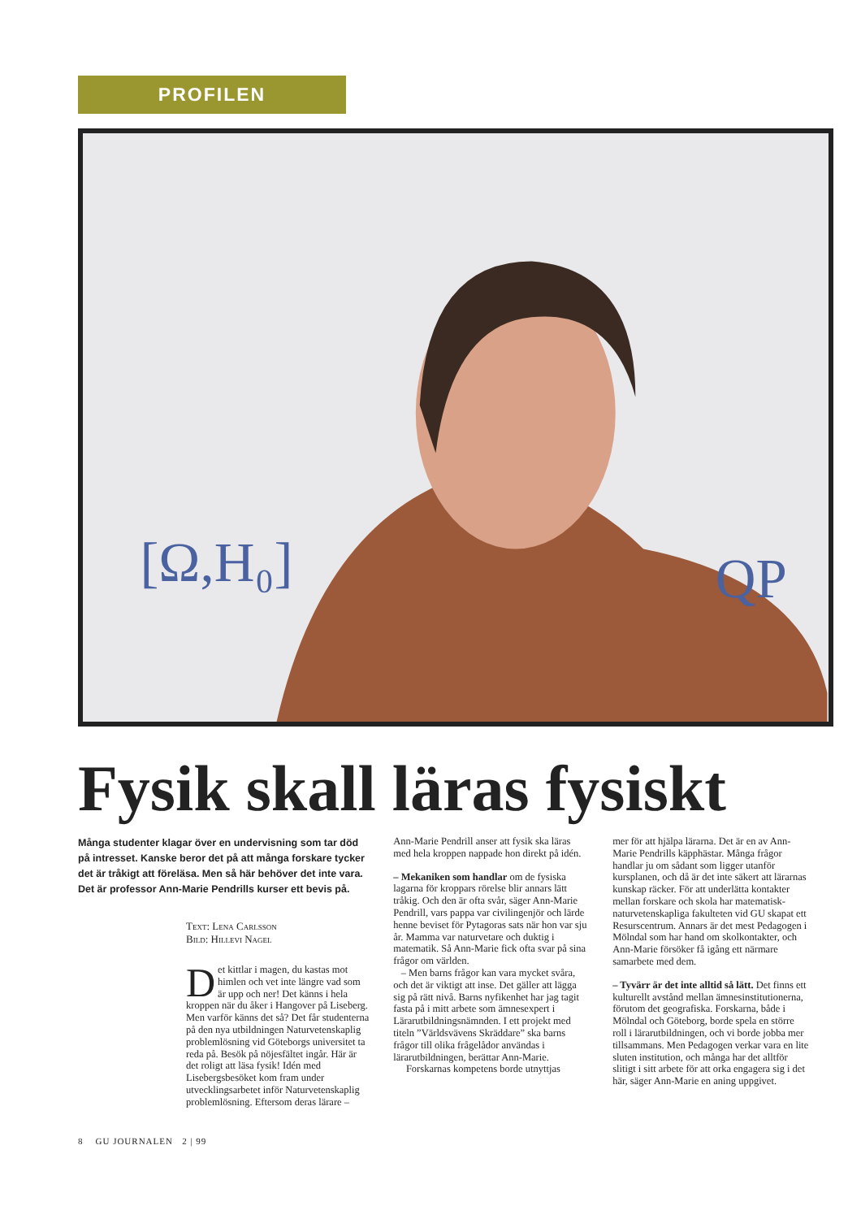PROFILEN
[Ω,H₀]
QP
Fysik skall läras fysiskt
Många studenter klagar över en undervisning som tar död på intresset. Kanske beror det på att många forskare tycker det är tråkigt att föreläsa. Men så här behöver det inte vara. Det är professor Ann-Marie Pendrills kurser ett bevis på.
Text: Lena Carlsson
Bild: Hillevi Nagel
Det kittlar i magen, du kastas mot himlen och vet inte längre vad som är upp och ner! Det känns i hela kroppen när du åker i Hangover på Liseberg. Men varför känns det så? Det får studenterna på den nya utbildningen Naturvetenskaplig problemlösning vid Göteborgs universitet ta reda på. Besök på nöjesfältet ingår. Här är det roligt att läsa fysik! Idén med Lisebergsbesöket kom fram under utvecklingsarbetet inför Naturvetenskaplig problemlösning. Eftersom deras lärare –
Ann-Marie Pendrill anser att fysik ska läras med hela kroppen nappade hon direkt på idén.
– Mekaniken som handlar om de fysiska lagarna för kroppars rörelse blir annars lätt tråkig. Och den är ofta svår, säger Ann-Marie Pendrill, vars pappa var civilingenjör och lärde henne beviset för Pytagoras sats när hon var sju år. Mamma var naturvetare och duktig i matematik. Så Ann-Marie fick ofta svar på sina frågor om världen.
– Men barns frågor kan vara mycket svåra, och det är viktigt att inse. Det gäller att lägga sig på rätt nivå. Barns nyfikenhet har jag tagit fasta på i mitt arbete som ämnesexpert i Lärarutbildningsnämnden. I ett projekt med titeln ”Världsvävens Skräddare” ska barns frågor till olika frågelådor användas i lärarutbildningen, berättar Ann-Marie.
Forskarnas kompetens borde utnyttjas
mer för att hjälpa lärarna. Det är en av Ann-Marie Pendrills käpphästar. Många frågor handlar ju om sådant som ligger utanför kursplanen, och då är det inte säkert att lärarnas kunskap räcker. För att underlätta kontakter mellan forskare och skola har matematisk-naturvetenskapliga fakulteten vid GU skapat ett Resurscentrum. Annars är det mest Pedagogen i Mölndal som har hand om skolkontakter, och Ann-Marie försöker få igång ett närmare samarbete med dem.
– Tyvärr är det inte alltid så lätt. Det finns ett kulturellt avstånd mellan ämnesinstitutionerna, förutom det geografiska. Forskarna, både i Mölndal och Göteborg, borde spela en större roll i lärarutbildningen, och vi borde jobba mer tillsammans. Men Pedagogen verkar vara en lite sluten institution, och många har det alltför slitigt i sitt arbete för att orka engagera sig i det här, säger Ann-Marie en aning uppgivet.
8 GU JOURNALEN 2 | 99